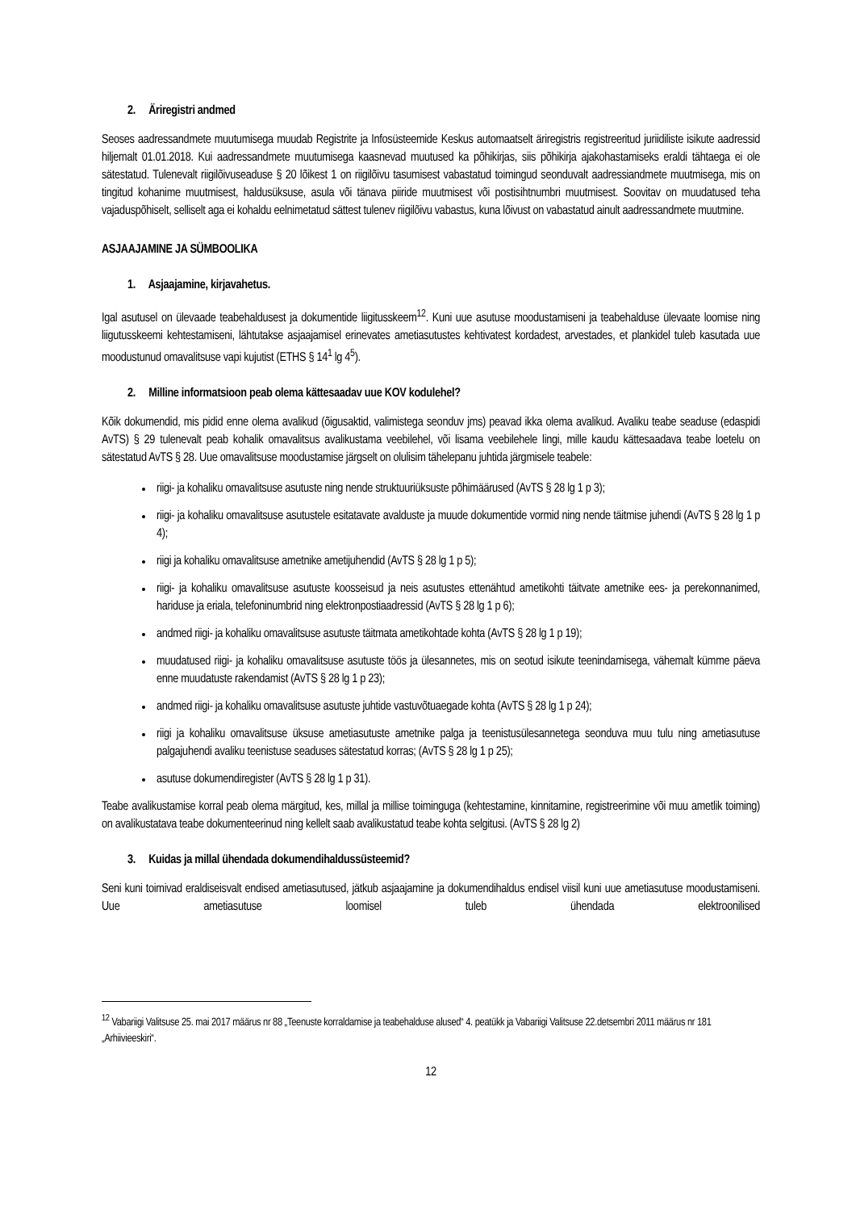2. Äriregistri andmed
Seoses aadressandmete muutumisega muudab Registrite ja Infosüsteemide Keskus automaatselt äriregistris registreeritud juriidiliste isikute aadressid hiljemalt 01.01.2018. Kui aadressandmete muutumisega kaasnevad muutused ka põhikirjas, siis põhikirja ajakohastamiseks eraldi tähtaega ei ole sätestatud. Tulenevalt riigilõivuseaduse § 20 lõikest 1 on riigilõivu tasumisest vabastatud toimingud seonduvalt aadressiandmete muutmisega, mis on tingitud kohanime muutmisest, haldusüksuse, asula või tänava piiride muutmisest või postisihtnumbri muutmisest. Soovitav on muudatused teha vajaduspõhiselt, selliselt aga ei kohaldu eelnimetatud sättest tulenev riigilõivu vabastus, kuna lõivust on vabastatud ainult aadressandmete muutmine.
ASJAAJAMINE JA SÜMBOOLIKA
1. Asjaajamine, kirjavahetus.
Igal asutusel on ülevaade teabehaldusest ja dokumentide liigitusskeem<sup>12</sup>. Kuni uue asutuse moodustamiseni ja teabehalduse ülevaate loomise ning liigutusskeemi kehtestamiseni, lähtutakse asjaajamisel erinevates ametiasutustes kehtivatest kordadest, arvestades, et plankidel tuleb kasutada uue moodustunud omavalitsuse vapi kujutist (ETHS § 14<sup>1</sup> lg 4<sup>5</sup>).
2. Milline informatsioon peab olema kättesaadav uue KOV kodulehel?
Kõik dokumendid, mis pidid enne olema avalikud (õigusaktid, valimistega seonduv jms) peavad ikka olema avalikud. Avaliku teabe seaduse (edaspidi AvTS) § 29 tulenevalt peab kohalik omavalitsus avalikustama veebilehel, või lisama veebilehele lingi, mille kaudu kättesaadava teabe loetelu on sätestatud AvTS § 28. Uue omavalitsuse moodustamise järgselt on olulisim tähelepanu juhtida järgmisele teabele:
riigi- ja kohaliku omavalitsuse asutuste ning nende struktuuriüksuste põhimäärused (AvTS § 28 lg 1 p 3);
riigi- ja kohaliku omavalitsuse asutustele esitatavate avalduste ja muude dokumentide vormid ning nende täitmise juhendi (AvTS § 28 lg 1 p 4);
riigi ja kohaliku omavalitsuse ametnike ametijuhendid (AvTS § 28 lg 1 p 5);
riigi- ja kohaliku omavalitsuse asutuste koosseisud ja neis asutustes ettenähtud ametikohti täitvate ametnike ees- ja perekonnanimed, hariduse ja eriala, telefoninumbrid ning elektronpostiaadressid (AvTS § 28 lg 1 p 6);
andmed riigi- ja kohaliku omavalitsuse asutuste täitmata ametikohtade kohta (AvTS § 28 lg 1 p 19);
muudatused riigi- ja kohaliku omavalitsuse asutuste töös ja ülesannetes, mis on seotud isikute teenindamisega, vähemalt kümme päeva enne muudatuste rakendamist (AvTS § 28 lg 1 p 23);
andmed riigi- ja kohaliku omavalitsuse asutuste juhtide vastuvõtuaegade kohta (AvTS § 28 lg 1 p 24);
riigi ja kohaliku omavalitsuse üksuse ametiasutuste ametnike palga ja teenistusülesannetega seonduva muu tulu ning ametiasutuse palgajuhendi avaliku teenistuse seaduses sätestatud korras; (AvTS § 28 lg 1 p 25);
asutuse dokumendiregister (AvTS § 28 lg 1 p 31).
Teabe avalikustamise korral peab olema märgitud, kes, millal ja millise toiminguga (kehtestamine, kinnitamine, registreerimine või muu ametlik toiming) on avalikustatava teabe dokumenteerinud ning kellelt saab avalikustatud teabe kohta selgitusi. (AvTS § 28 lg 2)
3. Kuidas ja millal ühendada dokumendihaldussüsteemid?
Seni kuni toimivad eraldiseisvalt endised ametiasutused, jätkub asjaajamine ja dokumendihaldus endisel viisil kuni uue ametiasutuse moodustamiseni. Uue ametiasutuse loomisel tuleb ühendada elektroonilised
<sup>12</sup> Vabariigi Valitsuse 25. mai 2017 määrus nr 88 „Teenuste korraldamise ja teabehalduse alused“ 4. peatükk ja Vabariigi Valitsuse 22.detsembri 2011 määrus nr 181 „Arhiivieeskiri“.
12